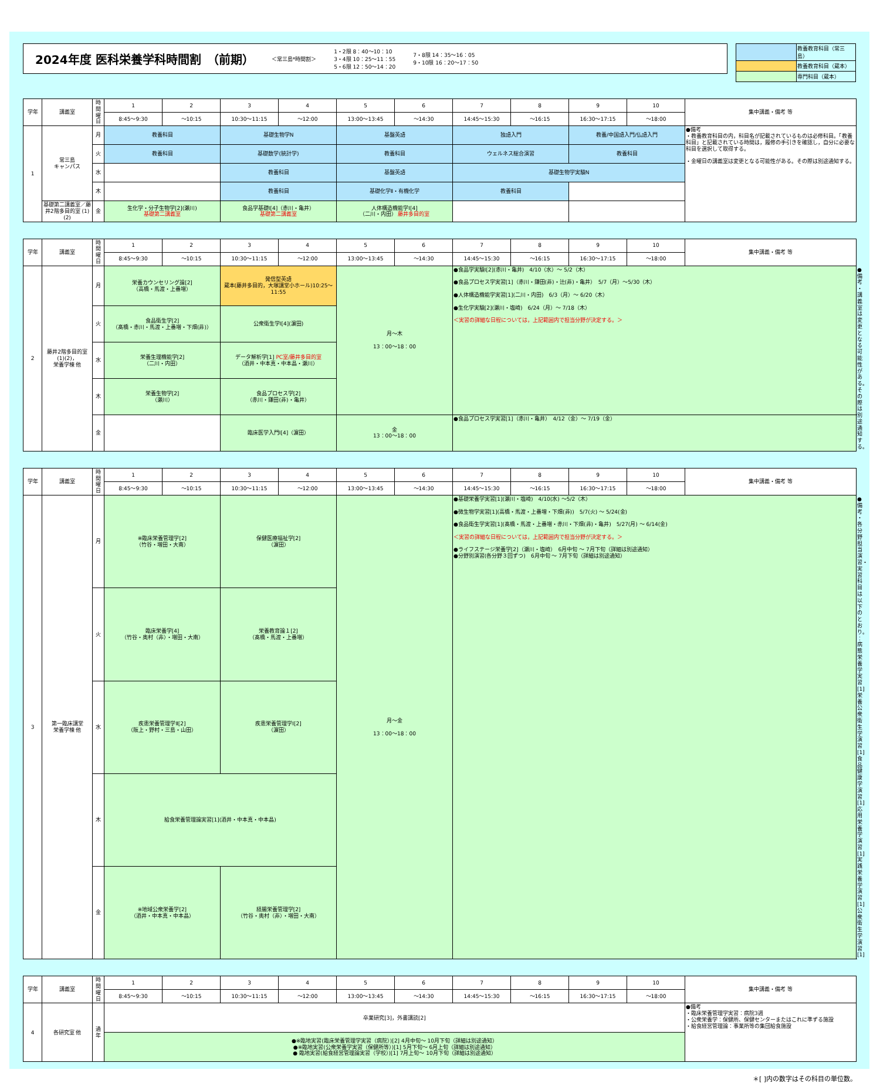2024年度 医科栄養学科時間割　（前期）
＜常三島*時間割＞ 1・2限 8：40～10：10
3・4限 10：25～11：55
5・6限 12：50～14：20 7・8限 14：35～16：05
9・10限 16：20～17：50
| | 教養教育科目（常三島） |
| | 教養教育科目（蔵本） |
| | 専門科目（蔵本） |
| 学年 | 講義室 | 時間 曜日 | 1 | 2 | 3 | 4 | 5 | 6 | 7 | 8 | 9 | 10 | 集中講義・備考 等 |
| --- | --- | --- | --- | --- | --- | --- | --- | --- | --- | --- | --- | --- | --- |
| | | | 8:45～9:30 | ～10:15 | 10:30～11:15 | ～12:00 | 13:00～13:45 | ～14:30 | 14:45～15:30 | ～16:15 | 16:30～17:15 | ～18:00 | |
| 1 | 常三島 キャンパス | 月 | 教養科目 | | 基礎生物学N | | 基盤英語 | | 独語入門 | | 教養/中国語入門/仏語入門 | | ●備考 ・教養教育科目の内，科目名が記載されているものは必修科目。「教養科目」と記載されている時間は，履修の手引きを確認し，自分に必要な科目を選択して取得する。 ・金曜日の講義室は変更となる可能性がある。その際は別途通知する。 |
| | | 火 | 教養科目 | | 基礎数学(統計学) | | 教養科目 | | ウェルネス総合演習 | | 教養科目 | | |
| | | 水 | | | 教養科目 | | 基盤英語 | | 基礎生物学実験N | | | | |
| | | 木 | | | 教養科目 | | 基礎化学Ⅱ・有機化学 | | 教養科目 | | | | |
| | 基礎第二講義室／藤井2階多目的室 (1)(2) | 金 | 生化学・分子生物学[2](瀬川) 基礎第二講義室 | | 食品学基礎Ⅰ[4]（赤川・亀井） 基礎第二講義室 | | 人体構造機能学Ⅰ[4] （二川・内田） 藤井多目的室 | | | | | | |
| 学年 | 講義室 | 時間 曜日 | 1 | 2 | 3 | 4 | 5 | 6 | 7 | 8 | 9 | 10 | 集中講義・備考 等 | |
| --- | --- | --- | --- | --- | --- | --- | --- | --- | --- | --- | --- | --- | --- | --- |
| | | | 8:45～9:30 | ～10:15 | 10:30～11:15 | ～12:00 | 13:00～13:45 | ～14:30 | 14:45～15:30 | ～16:15 | 16:30～17:15 | ～18:00 | | |
| 2 | 藤井2階多目的室 (1)(2)， 栄養学棟 他 | 月 | 栄養カウンセリング論[2] （高橋・馬渡・上番増） | | 発信型英語 蔵本(藤井多目的，大塚講堂小ホール)10:25～11:55 | | 月～木 13：00～18：00 | | ●食品学実験Ⅰ[2](赤川・亀井) 4/10（水）～ 5/2（木） ●食品プロセス学実習[1]（赤川・鎌田(非)・辻(非)・亀井） 5/7（月）～5/30（木） ●人体構造機能学実習[1](二川・内田) 6/3（月）～ 6/20（木） ●生化学実験[2](瀬川・塩崎) 6/24（月）～ 7/18（木） ＜実習の詳細な日程については，上記範囲内で担当分野が決定する。＞ | | | | | ●備考 ・講義室は変更となる可能性がある。その際は別途通知する。 |
| | | 火 | 食品衛生学[2] （髙橋・赤川・馬渡・上番増・下畑(非)） | | 公衆衛生学Ⅰ[4](濵田) | | | | | | | | | |
| | | 水 | 栄養生理機能学[2] （二川・内田） | | データ解析学[1] PC室/藤井多目的室 （酒井・中本真・中本晶・瀬川） | | | | | | | | | |
| | | 木 | 栄養生物学[2] （瀬川） | | 食品プロセス学[2] （赤川・鎌田(非)・亀井） | | | | | | | | | |
| | | 金 | | | 臨床医学入門Ⅰ[4]（濵田） | | 金 13：00～18：00 | | ●食品プロセス学実習[1]（赤川・亀井） 4/12（金）～ 7/19（金） | | | | | |
| 学年 | 講義室 | 時間 曜日 | 1 | 2 | 3 | 4 | 5 | 6 | 7 | 8 | 9 | 10 | 集中講義・備考 等 | |
| --- | --- | --- | --- | --- | --- | --- | --- | --- | --- | --- | --- | --- | --- | --- |
| | | | 8:45～9:30 | ～10:15 | 10:30～11:15 | ～12:00 | 13:00～13:45 | ～14:30 | 14:45～15:30 | ～16:15 | 16:30～17:15 | ～18:00 | | |
| 3 | 第一臨床講堂 栄養学棟 他 | 月 | ※臨床栄養管理学[2] （竹谷・増田・大南） | | 保健医療福祉学[2] （濵田） | | 月～金 13：00～18：00 | | ●基礎栄養学実習[1](瀬川・塩崎) 4/10(水) ～5/2（木） ●微生物学実習[1](高橋・馬渡・上番増・下畑(非)) 5/7(火) ～ 5/24(金) ●食品衛生学実習[1](髙橋・馬渡・上番増・赤川・下畑(非)・亀井) 5/27(月) ～ 6/14(金) ＜実習の詳細な日程については，上記範囲内で担当分野が決定する。＞ ●ライフステージ栄養学[2]（瀬川・塩崎） 6月中旬 ～ 7月下旬（詳細は別途通知） ●分野別演習(各分野３回ずつ) 6月中旬 ～ 7月下旬（詳細は別途通知） | | | | | ●備考 ・各分野担当演習・実習科目は以下のとおり。 ：病態栄養学実習[1] 栄養公衆衛生学演習[1] 食品健康学演習[1] 応用栄養学演習[1] 実践栄養学演習[1] 公衆衛生学演習[1] |
| | | 火 | 臨床栄養学[4] （竹谷・奥村（非）・増田・大南） | | 栄養教育論１[2] （髙橋・馬渡・上番増） | | | | | | | | | |
| | | 水 | 疾患栄養管理学Ⅱ[2] （阪上・野村・三島・山田） | | 疾患栄養管理学Ⅰ[2] （濵田） | | | | | | | | | |
| | | 木 | 給食栄養管理論実習[1](酒井・中本真・中本晶) | | | | | | | | | | | |
| | | 金 | ※地域公衆栄養学[2] （酒井・中本真・中本晶） | | 経腸栄養管理学[2] （竹谷・奥村（非）・増田・大南） | | | | | | | | | |
| 学年 | 講義室 | 時間 曜日 | 1 | 2 | 3 | 4 | 5 | 6 | 7 | 8 | 9 | 10 | 集中講義・備考 等 |
| --- | --- | --- | --- | --- | --- | --- | --- | --- | --- | --- | --- | --- | --- |
| | | | 8:45～9:30 | ～10:15 | 10:30～11:15 | ～12:00 | 13:00～13:45 | ～14:30 | 14:45～15:30 | ～16:15 | 16:30～17:15 | ～18:00 | |
| 4 | 各研究室 他 | 通年 | 卒業研究[3]，外書講読[2] | | | | | | | | | | ●備考 ・臨床栄養管理学実習：病院3週 ・公衆栄養学：保健所、保健センターまたはこれに準ずる施設 ・給食経営管理論：事業所等の集団給食施設 |
| | | | ●※臨地実習(臨床栄養管理学実習（病院）)[2] 4月中旬～ 10月下旬（詳細は別途通知） ●※臨地実習(公衆栄養学実習（保健所等）)[1] 5月下旬～ 6月上旬（詳細は別途通知） ● 臨地実習(給食経営管理論実習（学校）)[1] 7月上旬～ 10月下旬（詳細は別途通知） | | | | | | | | | | |
＊[ ]内の数字はその科目の単位数。